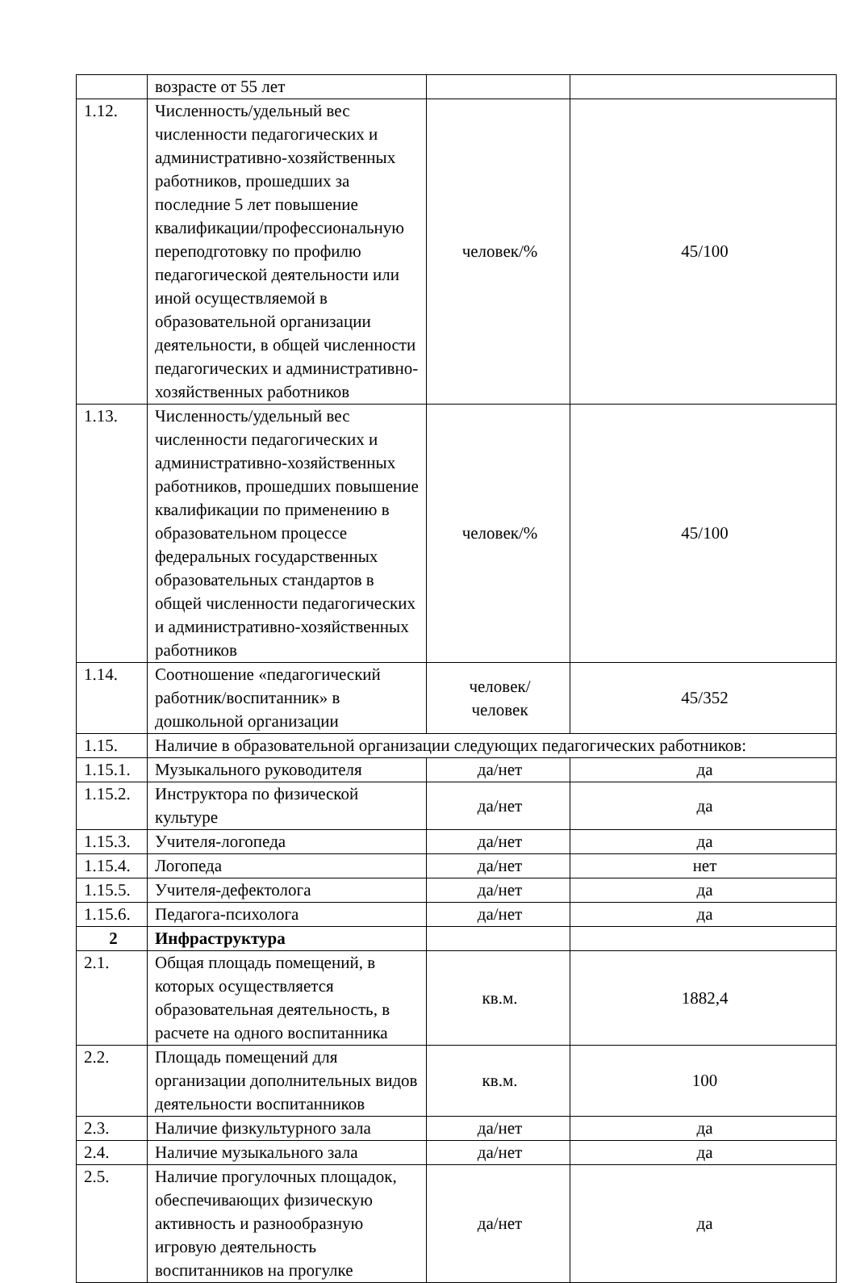| | возрасте от 55 лет | | |
| 1.12. | Численность/удельный вес численности педагогических и административно-хозяйственных работников, прошедших за последние 5 лет повышение квалификации/профессиональную переподготовку по профилю педагогической деятельности или иной осуществляемой в образовательной организации деятельности, в общей численности педагогических и административно-хозяйственных работников | человек/% | 45/100 |
| 1.13. | Численность/удельный вес численности педагогических и административно-хозяйственных работников, прошедших повышение квалификации по применению в образовательном процессе федеральных государственных образовательных стандартов в общей численности педагогических и административно-хозяйственных работников | человек/% | 45/100 |
| 1.14. | Соотношение «педагогический работник/воспитанник» в дошкольной организации | человек/ человек | 45/352 |
| 1.15. | Наличие в образовательной организации следующих педагогических работников: | | |
| 1.15.1. | Музыкального руководителя | да/нет | да |
| 1.15.2. | Инструктора по физической культуре | да/нет | да |
| 1.15.3. | Учителя-логопеда | да/нет | да |
| 1.15.4. | Логопеда | да/нет | нет |
| 1.15.5. | Учителя-дефектолога | да/нет | да |
| 1.15.6. | Педагога-психолога | да/нет | да |
| 2 | Инфраструктура | | |
| 2.1. | Общая площадь помещений, в которых осуществляется образовательная деятельность, в расчете на одного воспитанника | кв.м. | 1882,4 |
| 2.2. | Площадь помещений для организации дополнительных видов деятельности воспитанников | кв.м. | 100 |
| 2.3. | Наличие физкультурного зала | да/нет | да |
| 2.4. | Наличие музыкального зала | да/нет | да |
| 2.5. | Наличие прогулочных площадок, обеспечивающих физическую активность и разнообразную игровую деятельность воспитанников на прогулке | да/нет | да |